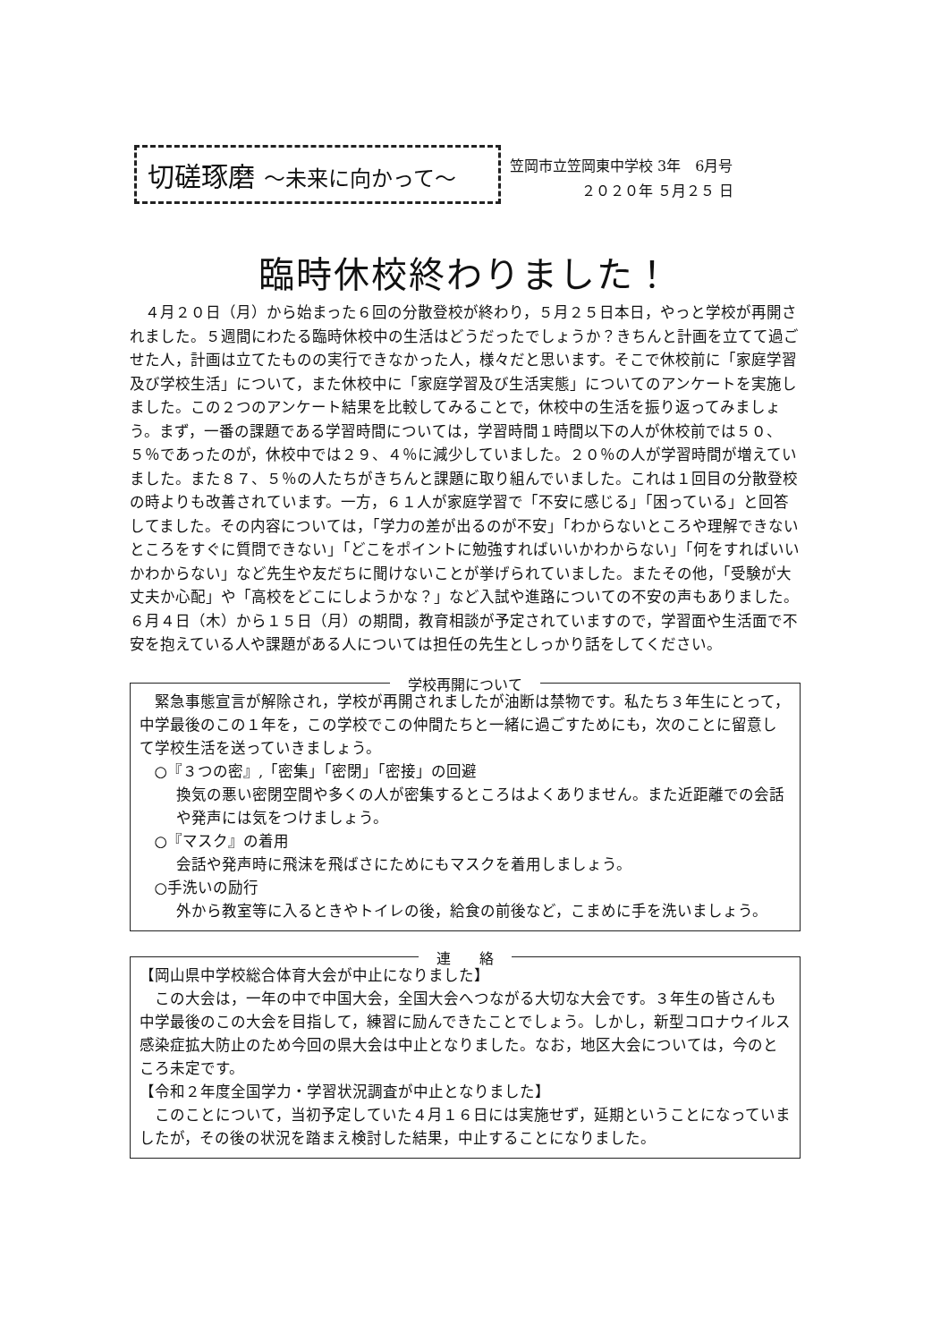切磋琢磨 ～未来に向かって～
笠岡市立笠岡東中学校 3年　6月号
     ２０２０年 ５月２５ 日
臨時休校終わりました！
４月２０日（月）から始まった６回の分散登校が終わり，５月２５日本日，やっと学校が再開されました。５週間にわたる臨時休校中の生活はどうだったでしょうか？きちんと計画を立てて過ごせた人，計画は立てたものの実行できなかった人，様々だと思います。そこで休校前に「家庭学習及び学校生活」について，また休校中に「家庭学習及び生活実態」についてのアンケートを実施しました。この２つのアンケート結果を比較してみることで，休校中の生活を振り返ってみましょう。まず，一番の課題である学習時間については，学習時間１時間以下の人が休校前では５０、５％であったのが，休校中では２９、４％に減少していました。２０％の人が学習時間が増えていました。また８７、５％の人たちがきちんと課題に取り組んでいました。これは１回目の分散登校の時よりも改善されています。一方，６１人が家庭学習で「不安に感じる」「困っている」と回答してました。その内容については，「学力の差が出るのが不安」「わからないところや理解できないところをすぐに質問できない」「どこをポイントに勉強すればいいかわからない」「何をすればいいかわからない」など先生や友だちに聞けないことが挙げられていました。またその他，「受験が大丈夫か心配」や「高校をどこにしようかな？」など入試や進路についての不安の声もありました。６月４日（木）から１５日（月）の期間，教育相談が予定されていますので，学習面や生活面で不安を抱えている人や課題がある人については担任の先生としっかり話をしてください。
学校再開について
緊急事態宣言が解除され，学校が再開されましたが油断は禁物です。私たち３年生にとって，中学最後のこの１年を，この学校でこの仲間たちと一緒に過ごすためにも，次のことに留意して学校生活を送っていきましょう。
○『３つの密』,「密集」「密閉」「密接」の回避
換気の悪い密閉空間や多くの人が密集するところはよくありません。また近距離での会話や発声には気をつけましょう。
○『マスク』の着用
会話や発声時に飛沫を飛ばさにためにもマスクを着用しましょう。
○手洗いの励行
外から教室等に入るときやトイレの後，給食の前後など，こまめに手を洗いましょう。
連　　絡
【岡山県中学校総合体育大会が中止になりました】
この大会は，一年の中で中国大会，全国大会へつながる大切な大会です。３年生の皆さんも中学最後のこの大会を目指して，練習に励んできたことでしょう。しかし，新型コロナウイルス感染症拡大防止のため今回の県大会は中止となりました。なお，地区大会については，今のところ未定です。
【令和２年度全国学力・学習状況調査が中止となりました】
このことについて，当初予定していた４月１６日には実施せず，延期ということになっていましたが，その後の状況を踏まえ検討した結果，中止することになりました。